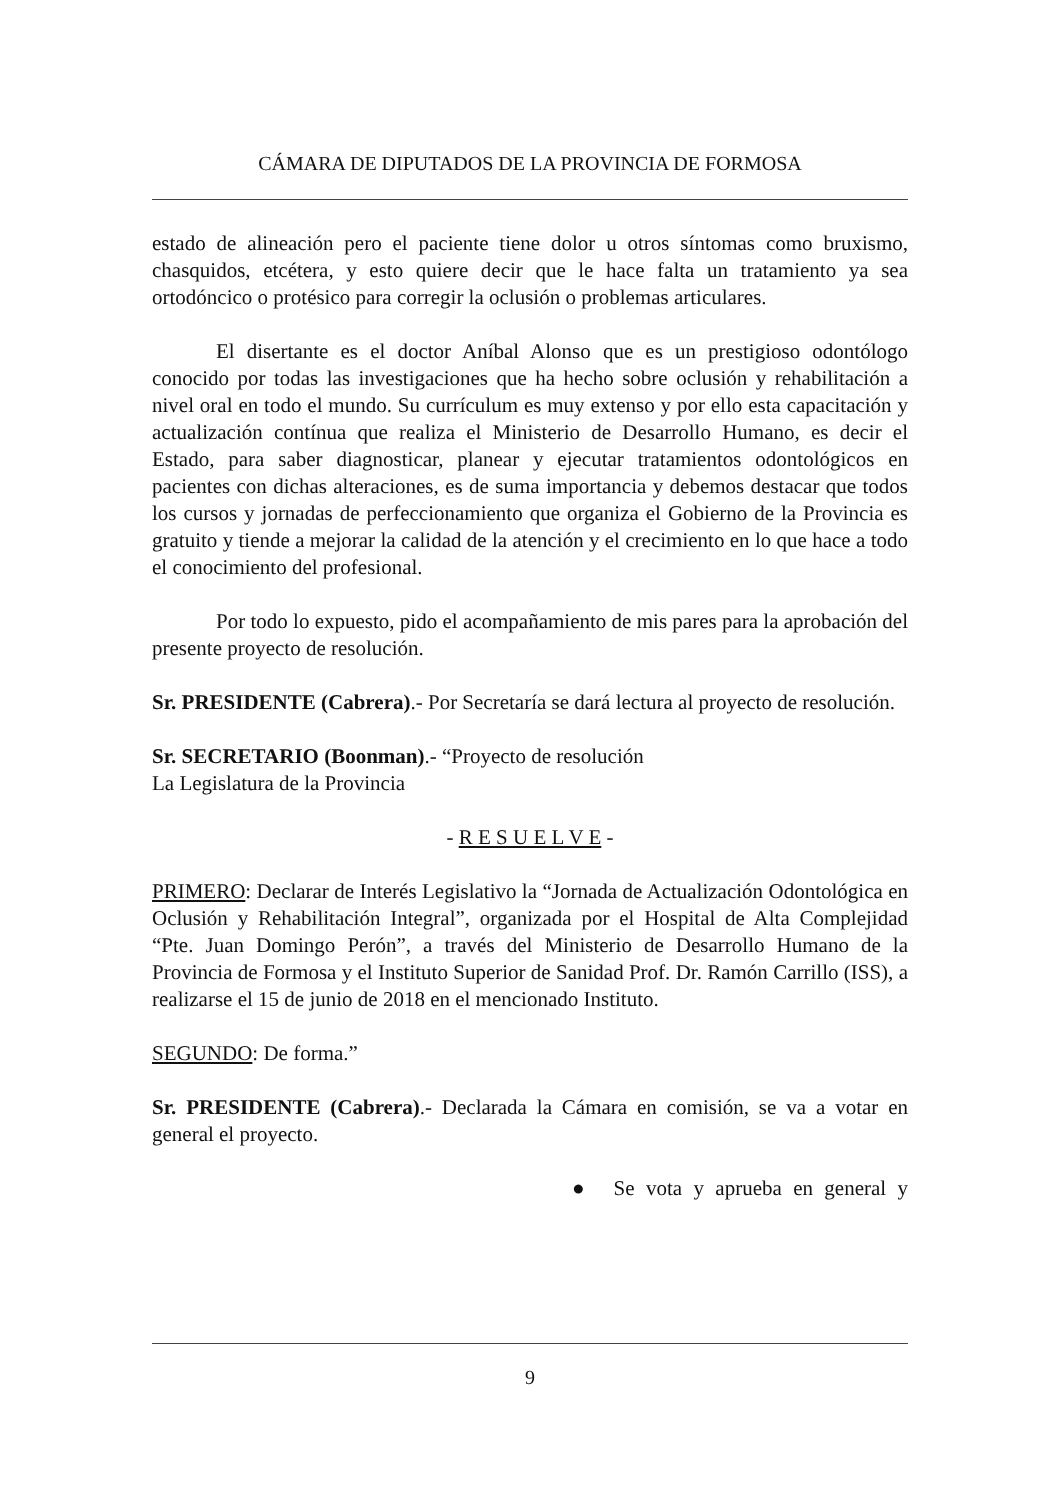CÁMARA DE DIPUTADOS DE LA PROVINCIA DE FORMOSA
estado de alineación pero el paciente tiene dolor u otros síntomas como bruxismo, chasquidos, etcétera, y esto quiere decir que le hace falta un tratamiento ya sea ortodóncico o protésico para corregir la oclusión o problemas articulares.
El disertante es el doctor Aníbal Alonso que es un prestigioso odontólogo conocido por todas las investigaciones que ha hecho sobre oclusión y rehabilitación a nivel oral en todo el mundo. Su currículum es muy extenso y por ello esta capacitación y actualización contínua que realiza el Ministerio de Desarrollo Humano, es decir el Estado, para saber diagnosticar, planear y ejecutar tratamientos odontológicos en pacientes con dichas alteraciones, es de suma importancia y debemos destacar que todos los cursos y jornadas de perfeccionamiento que organiza el Gobierno de la Provincia es gratuito y tiende a mejorar la calidad de la atención y el crecimiento en lo que hace a todo el conocimiento del profesional.
Por todo lo expuesto, pido el acompañamiento de mis pares para la aprobación del presente proyecto de resolución.
Sr. PRESIDENTE (Cabrera).- Por Secretaría se dará lectura al proyecto de resolución.
Sr. SECRETARIO (Boonman).- “Proyecto de resolución
La Legislatura de la Provincia
- R E S U E L V E -
PRIMERO: Declarar de Interés Legislativo la “Jornada de Actualización Odontológica en Oclusión y Rehabilitación Integral”, organizada por el Hospital de Alta Complejidad “Pte. Juan Domingo Perón”, a través del Ministerio de Desarrollo Humano de la Provincia de Formosa y el Instituto Superior de Sanidad Prof. Dr. Ramón Carrillo (ISS), a realizarse el 15 de junio de 2018 en el mencionado Instituto.
SEGUNDO: De forma.”
Sr. PRESIDENTE (Cabrera).- Declarada la Cámara en comisión, se va a votar en general el proyecto.
● Se vota y aprueba en general y
9